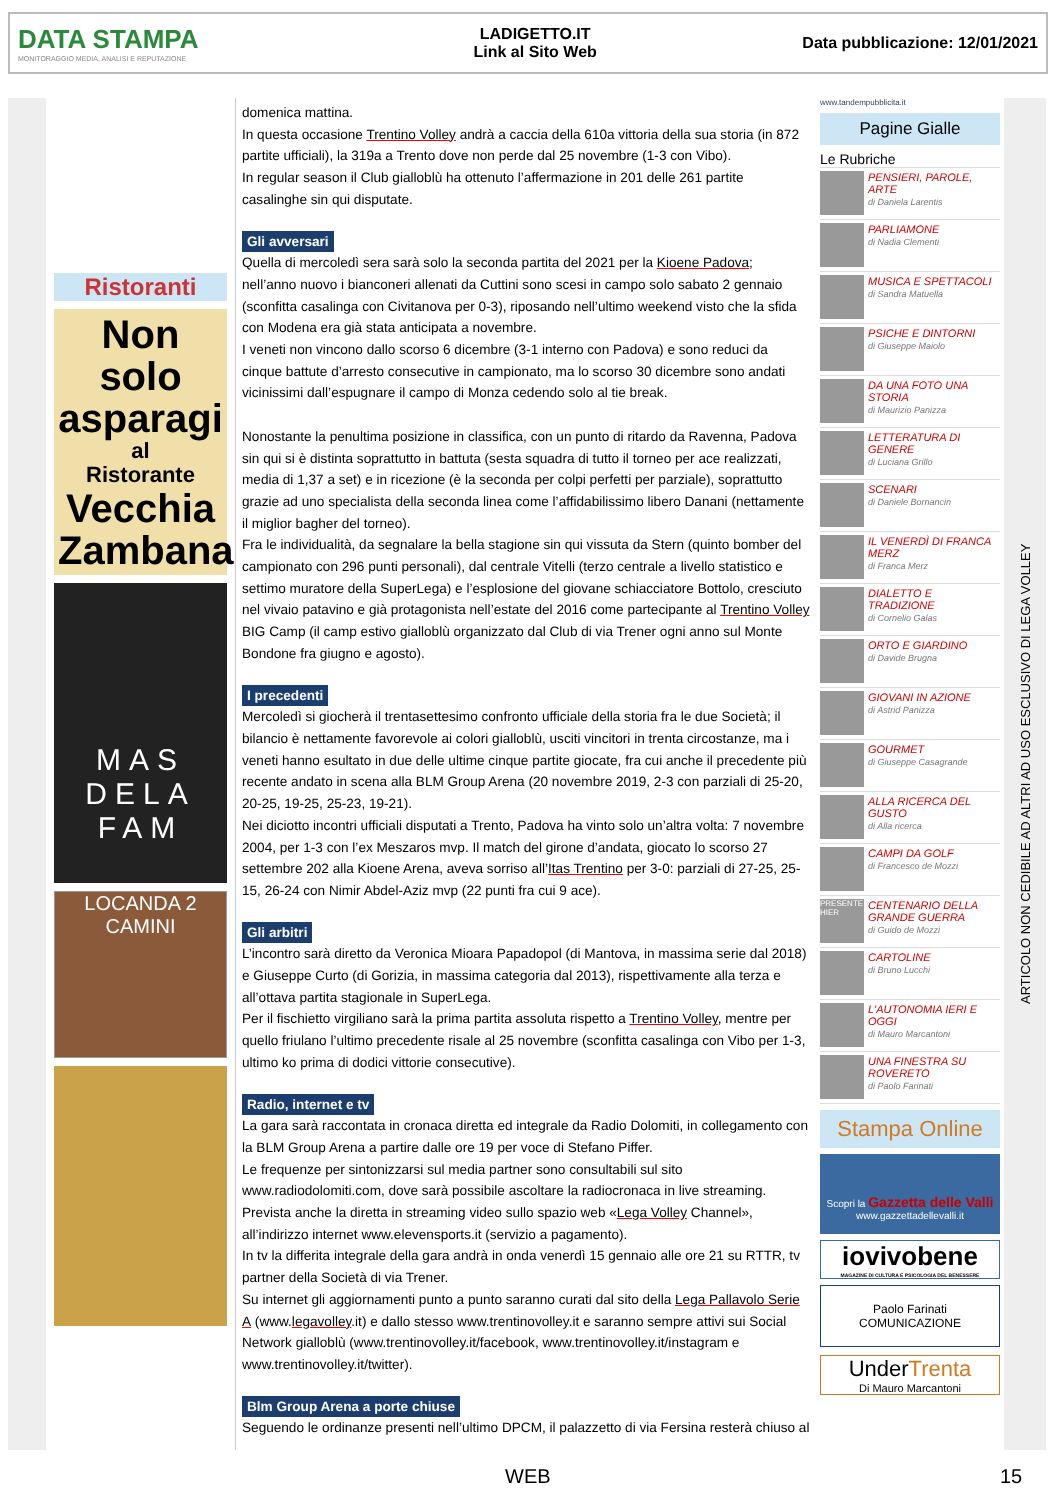DATA STAMPA
MONITORAGGIO MEDIA, ANALISI E REPUTAZIONE
LADIGETTO.IT
Link al Sito Web
Data pubblicazione: 12/01/2021
Ristoranti
Non solo asparagi
al
Ristorante
Vecchia Zambana
MAS
DELA
FAM
LOCANDA 2 CAMINI
domenica mattina.
In questa occasione Trentino Volley andrà a caccia della 610a vittoria della sua storia (in 872 partite ufficiali), la 319a a Trento dove non perde dal 25 novembre (1-3 con Vibo).
In regular season il Club gialloblù ha ottenuto l’affermazione in 201 delle 261 partite casalinghe sin qui disputate.
Gli avversari
Quella di mercoledì sera sarà solo la seconda partita del 2021 per la Kioene Padova; nell’anno nuovo i bianconeri allenati da Cuttini sono scesi in campo solo sabato 2 gennaio (sconfitta casalinga con Civitanova per 0-3), riposando nell’ultimo weekend visto che la sfida con Modena era già stata anticipata a novembre.
I veneti non vincono dallo scorso 6 dicembre (3-1 interno con Padova) e sono reduci da cinque battute d’arresto consecutive in campionato, ma lo scorso 30 dicembre sono andati vicinissimi dall’espugnare il campo di Monza cedendo solo al tie break.
Nonostante la penultima posizione in classifica, con un punto di ritardo da Ravenna, Padova sin qui si è distinta soprattutto in battuta (sesta squadra di tutto il torneo per ace realizzati, media di 1,37 a set) e in ricezione (è la seconda per colpi perfetti per parziale), soprattutto grazie ad uno specialista della seconda linea come l’affidabilissimo libero Danani (nettamente il miglior bagher del torneo).
Fra le individualità, da segnalare la bella stagione sin qui vissuta da Stern (quinto bomber del campionato con 296 punti personali), dal centrale Vitelli (terzo centrale a livello statistico e settimo muratore della SuperLega) e l’esplosione del giovane schiacciatore Bottolo, cresciuto nel vivaio patavino e già protagonista nell’estate del 2016 come partecipante al Trentino Volley BIG Camp (il camp estivo gialloblù organizzato dal Club di via Trener ogni anno sul Monte Bondone fra giugno e agosto).
I precedenti
Mercoledì si giocherà il trentasettesimo confronto ufficiale della storia fra le due Società; il bilancio è nettamente favorevole ai colori gialloblù, usciti vincitori in trenta circostanze, ma i veneti hanno esultato in due delle ultime cinque partite giocate, fra cui anche il precedente più recente andato in scena alla BLM Group Arena (20 novembre 2019, 2-3 con parziali di 25-20, 20-25, 19-25, 25-23, 19-21).
Nei diciotto incontri ufficiali disputati a Trento, Padova ha vinto solo un’altra volta: 7 novembre 2004, per 1-3 con l’ex Meszaros mvp. Il match del girone d’andata, giocato lo scorso 27 settembre 202 alla Kioene Arena, aveva sorriso all’Itas Trentino per 3-0: parziali di 27-25, 25-15, 26-24 con Nimir Abdel-Aziz mvp (22 punti fra cui 9 ace).
Gli arbitri
L’incontro sarà diretto da Veronica Mioara Papadopol (di Mantova, in massima serie dal 2018) e Giuseppe Curto (di Gorizia, in massima categoria dal 2013), rispettivamente alla terza e all’ottava partita stagionale in SuperLega.
Per il fischietto virgiliano sarà la prima partita assoluta rispetto a Trentino Volley, mentre per quello friulano l’ultimo precedente risale al 25 novembre (sconfitta casalinga con Vibo per 1-3, ultimo ko prima di dodici vittorie consecutive).
Radio, internet e tv
La gara sarà raccontata in cronaca diretta ed integrale da Radio Dolomiti, in collegamento con la BLM Group Arena a partire dalle ore 19 per voce di Stefano Piffer.
Le frequenze per sintonizzarsi sul media partner sono consultabili sul sito www.radiodolomiti.com, dove sarà possibile ascoltare la radiocronaca in live streaming.
Prevista anche la diretta in streaming video sullo spazio web «Lega Volley Channel», all’indirizzo internet www.elevensports.it (servizio a pagamento).
In tv la differita integrale della gara andrà in onda venerdì 15 gennaio alle ore 21 su RTTR, tv partner della Società di via Trener.
Su internet gli aggiornamenti punto a punto saranno curati dal sito della Lega Pallavolo Serie A (www.legavolley.it) e dallo stesso www.trentinovolley.it e saranno sempre attivi sui Social Network gialloblù (www.trentinovolley.it/facebook, www.trentinovolley.it/instagram e www.trentinovolley.it/twitter).
Blm Group Arena a porte chiuse
Seguendo le ordinanze presenti nell’ultimo DPCM, il palazzetto di via Fersina resterà chiuso al
www.tandempubblicita.it
Pagine Gialle
Le Rubriche
PENSIERI, PAROLE, ARTE
di Daniela Larentis
PARLIAMONE
di Nadia Clementi
MUSICA E SPETTACOLI
di Sandra Matuella
PSICHE E DINTORNI
di Giuseppe Maiolo
DA UNA FOTO UNA STORIA
di Maurizio Panizza
LETTERATURA DI GENERE
di Luciana Grillo
SCENARI
di Daniele Bornancin
IL VENERDÌ DI FRANCA MERZ
di Franca Merz
DIALETTO E TRADIZIONE
di Cornelio Galas
ORTO E GIARDINO
di Davide Brugna
GIOVANI IN AZIONE
di Astrid Panizza
GOURMET
di Giuseppe Casagrande
ALLA RICERCA DEL GUSTO
di Alla ricerca
CAMPI DA GOLF
di Francesco de Mozzi
PRESENTE HIER
CENTENARIO DELLA GRANDE GUERRA
di Guido de Mozzi
CARTOLINE
di Bruno Lucchi
L'AUTONOMIA IERI E OGGI
di Mauro Marcantoni
UNA FINESTRA SU ROVERETO
di Paolo Farinati
Stampa Online
Scopri la Gazzetta delle Valli
www.gazzettadellevalli.it
iovivobene
MAGAZINE DI CULTURA E PSICOLOGIA DEL BENESSERE
Paolo Farinati COMUNICAZIONE
UnderTrenta
Di Mauro Marcantoni
ARTICOLO NON CEDIBILE AD ALTRI AD USO ESCLUSIVO DI LEGA VOLLEY
WEB 15